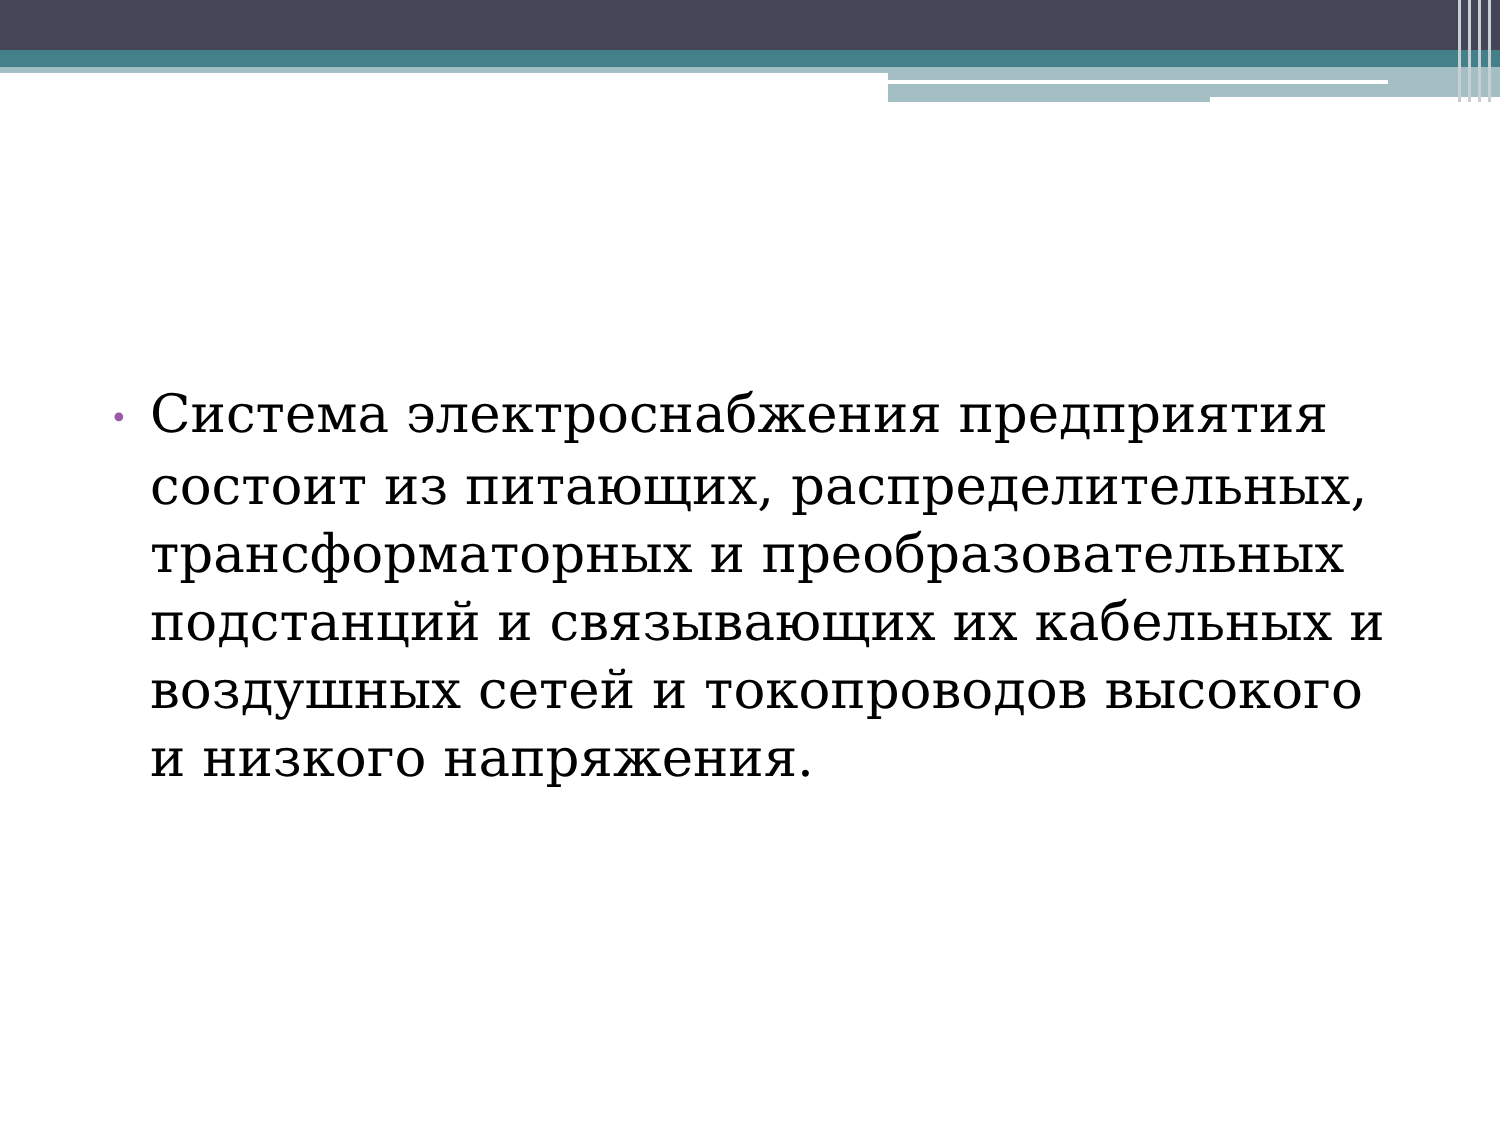• Система электроснабжения предприятия состоит из питающих, распределительных, трансформаторных и преобразовательных подстанций и связывающих их кабельных и воздушных сетей и токопроводов высокого и низкого напряжения.